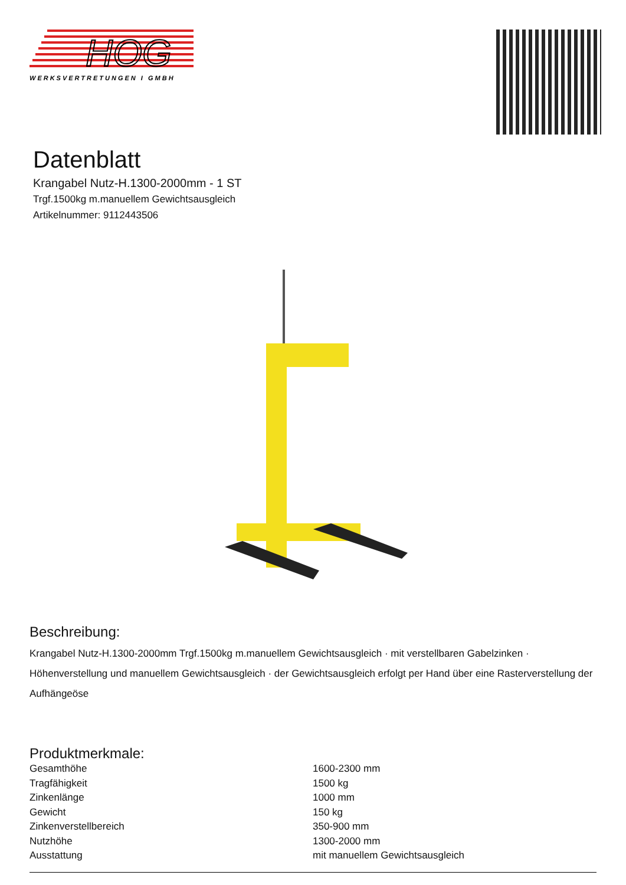HOG
WERKSVERTRETUNGEN I GMBH
Datenblatt
Krangabel Nutz-H.1300-2000mm - 1 ST
Trgf.1500kg m.manuellem Gewichtsausgleich
Artikelnummer: 9112443506
Beschreibung:
Krangabel Nutz-H.1300-2000mm Trgf.1500kg m.manuellem Gewichtsausgleich · mit verstellbaren Gabelzinken · Höhenverstellung und manuellem Gewichtsausgleich · der Gewichtsausgleich erfolgt per Hand über eine Rasterverstellung der Aufhängeöse
Produktmerkmale:
| Gesamthöhe | 1600-2300 mm |
| Tragfähigkeit | 1500 kg |
| Zinkenlänge | 1000 mm |
| Gewicht | 150 kg |
| Zinkenverstellbereich | 350-900 mm |
| Nutzhöhe | 1300-2000 mm |
| Ausstattung | mit manuellem Gewichtsausgleich |